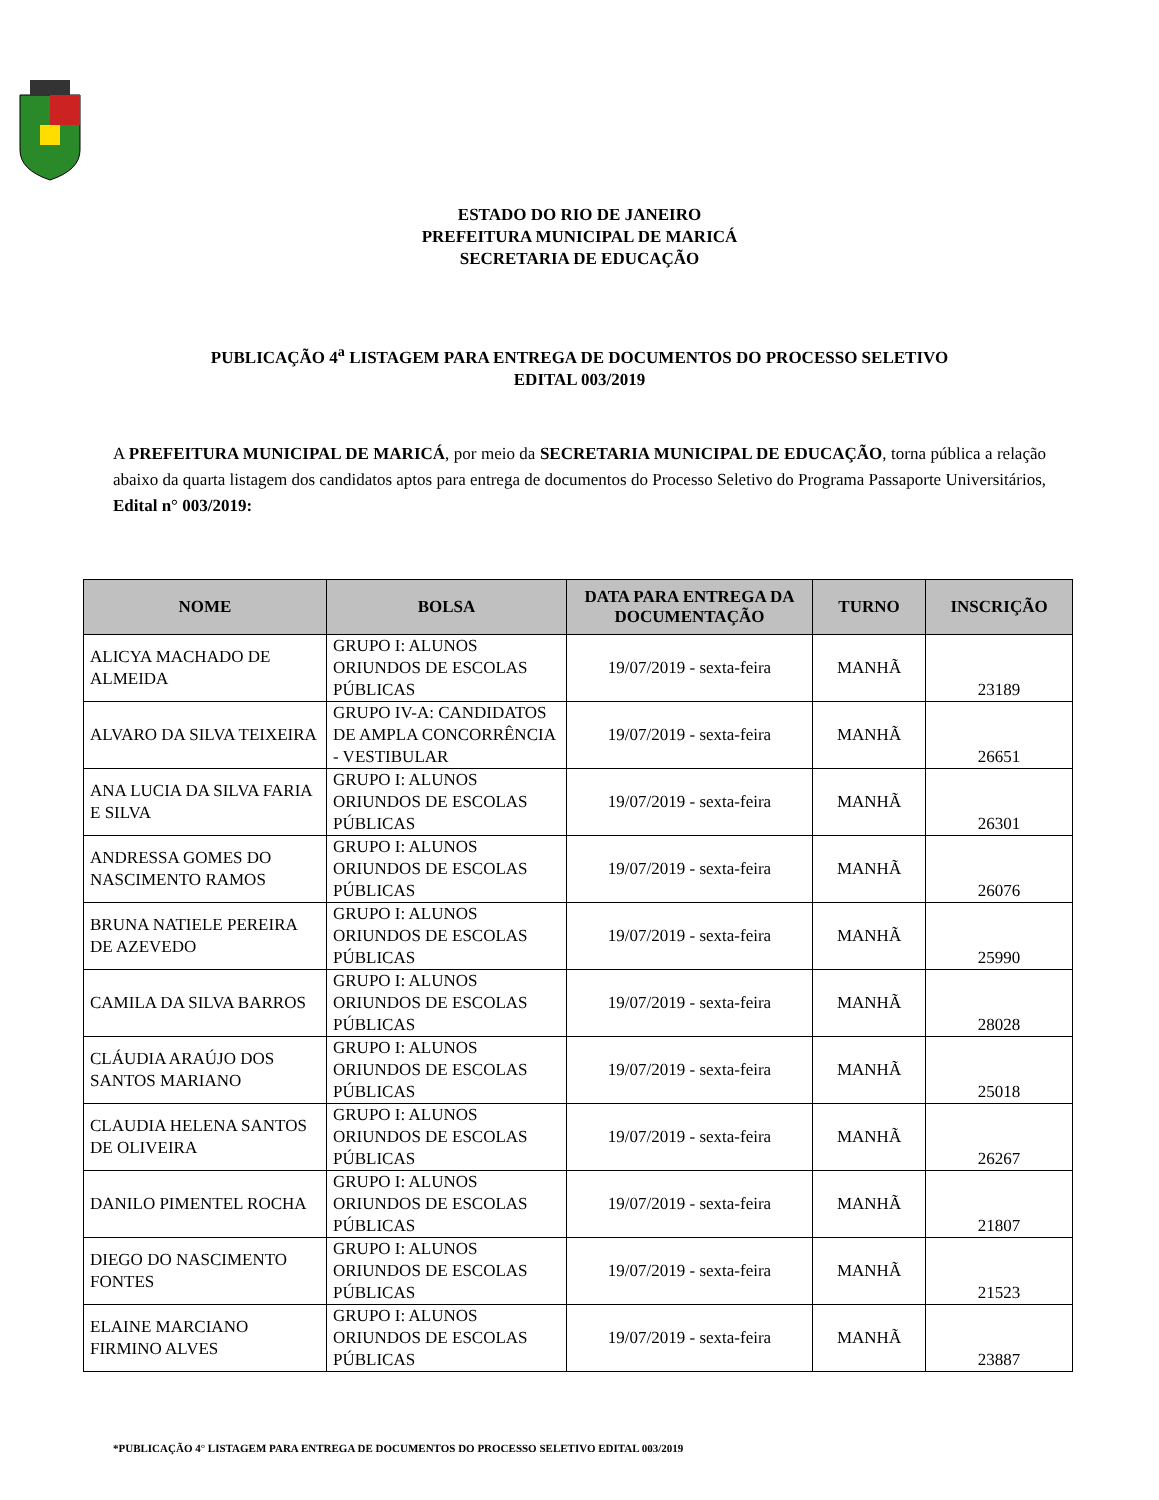ESTADO DO RIO DE JANEIRO
PREFEITURA MUNICIPAL DE MARICÁ
SECRETARIA DE EDUCAÇÃO
PUBLICAÇÃO 4<sup>a</sup> LISTAGEM PARA ENTREGA DE DOCUMENTOS DO PROCESSO SELETIVO
EDITAL 003/2019
A PREFEITURA MUNICIPAL DE MARICÁ, por meio da SECRETARIA MUNICIPAL DE EDUCAÇÃO, torna pública a relação abaixo da quarta listagem dos candidatos aptos para entrega de documentos do Processo Seletivo do Programa Passaporte Universitários, Edital n° 003/2019:
| NOME | BOLSA | DATA PARA ENTREGA DA DOCUMENTAÇÃO | TURNO | INSCRIÇÃO |
| --- | --- | --- | --- | --- |
| ALICYA MACHADO DE ALMEIDA | GRUPO I: ALUNOS ORIUNDOS DE ESCOLAS PÚBLICAS | 19/07/2019 - sexta-feira | MANHÃ | 23189 |
| ALVARO DA SILVA TEIXEIRA | GRUPO IV-A: CANDIDATOS DE AMPLA CONCORRÊNCIA - VESTIBULAR | 19/07/2019 - sexta-feira | MANHÃ | 26651 |
| ANA LUCIA DA SILVA FARIA E SILVA | GRUPO I: ALUNOS ORIUNDOS DE ESCOLAS PÚBLICAS | 19/07/2019 - sexta-feira | MANHÃ | 26301 |
| ANDRESSA GOMES DO NASCIMENTO RAMOS | GRUPO I: ALUNOS ORIUNDOS DE ESCOLAS PÚBLICAS | 19/07/2019 - sexta-feira | MANHÃ | 26076 |
| BRUNA NATIELE PEREIRA DE AZEVEDO | GRUPO I: ALUNOS ORIUNDOS DE ESCOLAS PÚBLICAS | 19/07/2019 - sexta-feira | MANHÃ | 25990 |
| CAMILA DA SILVA BARROS | GRUPO I: ALUNOS ORIUNDOS DE ESCOLAS PÚBLICAS | 19/07/2019 - sexta-feira | MANHÃ | 28028 |
| CLÁUDIA ARAÚJO DOS SANTOS MARIANO | GRUPO I: ALUNOS ORIUNDOS DE ESCOLAS PÚBLICAS | 19/07/2019 - sexta-feira | MANHÃ | 25018 |
| CLAUDIA HELENA SANTOS DE OLIVEIRA | GRUPO I: ALUNOS ORIUNDOS DE ESCOLAS PÚBLICAS | 19/07/2019 - sexta-feira | MANHÃ | 26267 |
| DANILO PIMENTEL ROCHA | GRUPO I: ALUNOS ORIUNDOS DE ESCOLAS PÚBLICAS | 19/07/2019 - sexta-feira | MANHÃ | 21807 |
| DIEGO DO NASCIMENTO FONTES | GRUPO I: ALUNOS ORIUNDOS DE ESCOLAS PÚBLICAS | 19/07/2019 - sexta-feira | MANHÃ | 21523 |
| ELAINE MARCIANO FIRMINO ALVES | GRUPO I: ALUNOS ORIUNDOS DE ESCOLAS PÚBLICAS | 19/07/2019 - sexta-feira | MANHÃ | 23887 |
*PUBLICAÇÃO 4° LISTAGEM PARA ENTREGA DE DOCUMENTOS DO PROCESSO SELETIVO EDITAL 003/2019